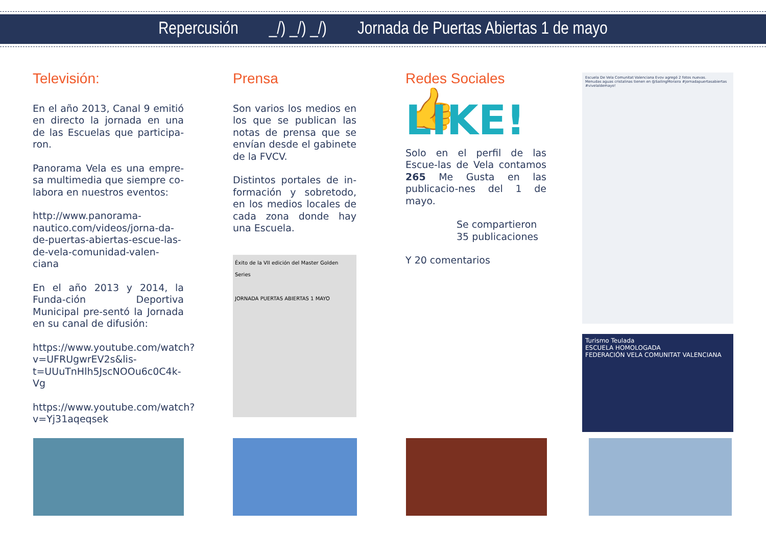Repercusión _/) _/) _/) Jornada de Puertas Abiertas 1 de mayo
Televisión:
En el año 2013, Canal 9 emitió en directo la jornada en una de las Escuelas que participa-ron.
Panorama Vela es una empre-sa multimedia que siempre co-labora en nuestros eventos:
http://www.panorama-nautico.com/videos/jorna-da-de-puertas-abiertas-escue-las-de-vela-comunidad-valen-ciana
En el año 2013 y 2014, la Funda-ción Deportiva Municipal pre-sentó la Jornada en su canal de difusión:
https://www.youtube.com/watch?v=UFRUgwrEV2s&lis-t=UUuTnHlh5JscNOOu6c0C4k-Vg
https://www.youtube.com/watch?v=Yj31aqeqsek
Prensa
Son varios los medios en los que se publican las notas de prensa que se envían desde el gabinete de la FVCV.
Distintos portales de in-formación y sobretodo, en los medios locales de cada zona donde hay una Escuela.
Éxito de la VII edición del Master Golden Series
JORNADA PUERTAS ABIERTAS 1 MAYO
Redes Sociales
👍 LIKE!
Solo en el perfil de las Escue-las de Vela contamos 265 Me Gusta en las publicacio-nes del 1 de mayo.
Se compartieron 35 publicaciones
Y 20 comentarios
Escuela De Vela Comunitat Valenciana Evov agregó 2 fotos nuevas.
Menudas aguas cristalinas tienen en @SailingMoraira #jornadapuertasabiertas #vivelaldemayo!
Turismo Teulada
ESCUELA HOMOLOGADA
FEDERACIÓN VELA COMUNITAT VALENCIANA